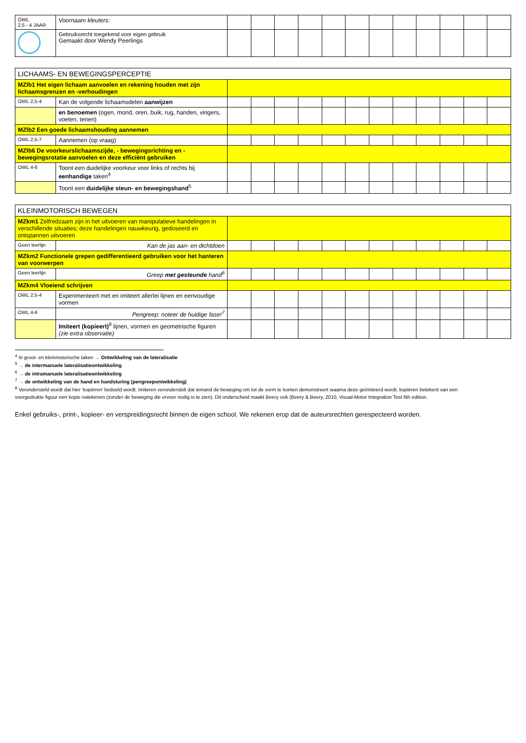| OWL 2,5 - 4 JAAR | Voornaam kleuters: | | | | | | | | | | | | |
| | Gebruiksrecht toegekend voor eigen gebruik Gemaakt door Wendy Peerlings | | | | | | | | | | | | |
| LICHAAMS- EN BEWEGINGSPERCEPTIE | | | | | | | | | | | | | |
| --- | --- | --- | --- | --- | --- | --- | --- | --- | --- | --- | --- | --- | --- |
| MZlb1 Het eigen lichaam aanvoelen en rekening houden met zijn lichaamsgrenzen en -verhoudingen | | | | | | | | | | | | | |
| OWL 2,5-4 | Kan de volgende lichaamsdelen aanwijzen | | | | | | | | | | | | |
| | en benoemen (ogen, mond, oren, buik, rug, handen, vingers, voeten, tenen) | | | | | | | | | | | | |
| MZlb2 Een goede lichaamshouding aannemen | | | | | | | | | | | | | |
| OWL 2,5-7 | Aannemen (op vraag) | | | | | | | | | | | | |
| MZlb6 De voorkeurslichaamszijde, - bewegingsrichting en -bewegingsrotatie aanvoelen en deze efficiënt gebruiken | | | | | | | | | | | | | |
| OWL 4-6 | Toont een duidelijke voorkeur voor links of rechts bij eenhandige taken<sup>4</sup> | | | | | | | | | | | | |
| | Toont een duidelijke steun- en bewegingshand<sup>5</sup> | | | | | | | | | | | | |
| KLEINMOTORISCH BEWEGEN | | | | | | | | | | | | | |
| --- | --- | --- | --- | --- | --- | --- | --- | --- | --- | --- | --- | --- | --- |
| MZkm1 Zelfredzaam zijn in het uitvoeren van manipulatieve handelingen in verschillende situaties; deze handelingen nauwkeurig, gedoseerd en ontspannen uitvoeren | | | | | | | | | | | | | |
| Geen leerlijn | Kan de jas aan- en dichtdoen | | | | | | | | | | | | |
| MZkm2 Functionele grepen gedifferentieerd gebruiken voor het hanteren van voorwerpen | | | | | | | | | | | | | |
| Geen leerlijn | Greep met gesteunde hand<sup>6</sup> | | | | | | | | | | | | |
| MZkm4 Vloeiend schrijven | | | | | | | | | | | | | |
| OWL 2,5-4 | Experimenteert met en imiteert allerlei lijnen en eenvoudige vormen | | | | | | | | | | | | |
| OWL 4-6 | Pengreep: noteer de huidige fase!<sup>7</sup> | | | | | | | | | | | | |
| | Imiteert (kopieert)<sup>8</sup> lijnen, vormen en geometrische figuren (zie extra observatie) | | | | | | | | | | | | |
<sup>4</sup> In groot- en kleinmotorische taken → Ontwikkeling van de lateralisatie
<sup>5</sup> → de intermanuele lateralisatieontwikkeling
<sup>6</sup> → de intramanuele lateralisatieontwikkeling
<sup>7</sup> → de ontwikkeling van de hand en handsturing (pengreepontwikkeling)
<sup>8</sup> Verondersteld wordt dat hier ‘kopiëren’ bedoeld wordt. Imiteren veronderstelt dat iemand de beweging om tot de vorm te komen demonstreert waarna deze geïmiteerd wordt, kopiëren betekent van een voorgedrukte figuur een kopie natekenen (zonder de beweging die ervoor nodig is te zien). Dit onderscheid maakt Beery ook (Beery & Beery, 2010, Visual-Motor Integration Test 6th edition.
Enkel gebruiks-, print-, kopieer- en verspreidingsrecht binnen de eigen school. We rekenen erop dat de auteursrechten gerespecteerd worden.